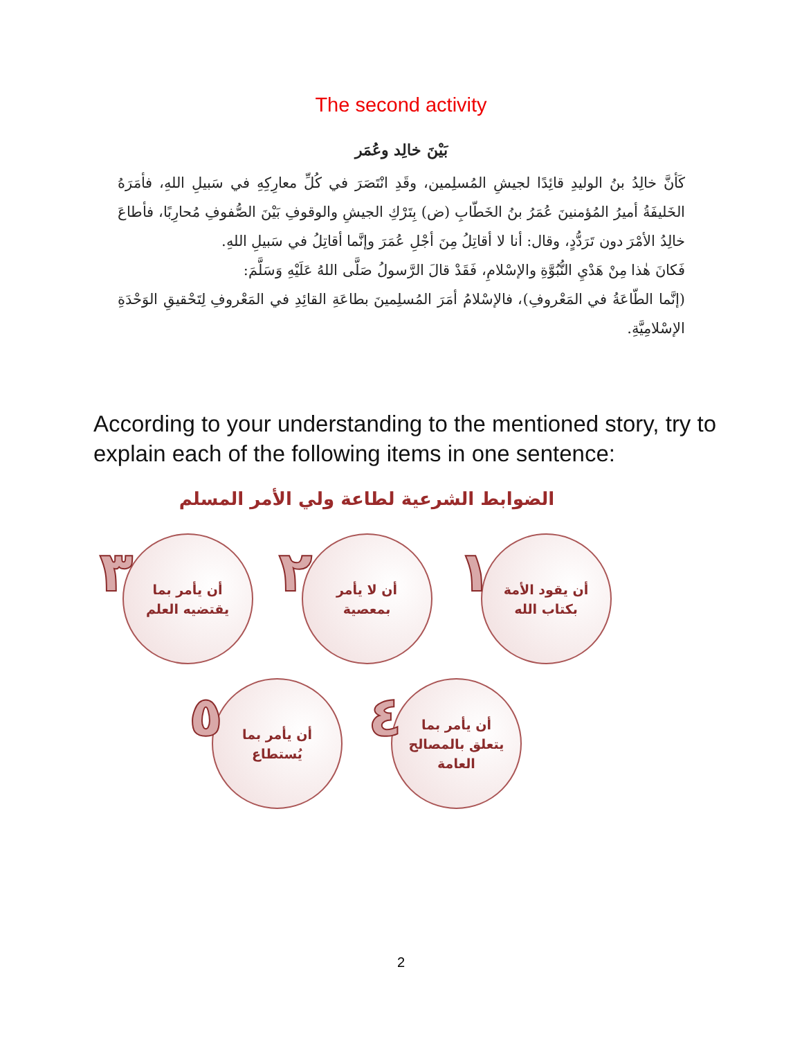The second activity
بَيْنَ خالِد وعُمَر
كَأنَّ خالِدُ بنُ الوليدِ قائِدًا لجيشِ المُسلِمين، وقَدِ انْتَصَرَ في كُلِّ معارِكِهِ في سَبيلِ اللهِ، فأمَرَهُ الخَليفَةُ أميرُ المُؤمنينَ عُمَرُ بنُ الخَطّابِ (ض) بِتَرْكِ الجيشِ والوقوفِ بَيْنَ الصُّفوفِ مُحارِبًا، فأطاعَ خالِدُ الأمْرَ دون تَرَدُّدٍ، وقال: أنا لا أقاتِلُ مِنَ أجْلِ عُمَرَ وإنَّما أقاتِلُ في سَبيلِ اللهِ.
فَكانَ هٰذا مِنْ هَدْيِ النُّبُوَّةِ والإسْلامِ، فَقَدْ قالَ الرَّسولُ صَلَّى اللهُ عَلَيْهِ وَسَلَّمَ:
(إنَّما الطّاعَةُ في المَعْروفِ)، فالإسْلامُ أمَرَ المُسلِمينَ بطاعَةِ القائِدِ في المَعْروفِ لِتَحْقيقِ الوَحْدَةِ الإسْلامِيَّةِ.
According to your understanding to the mentioned story, try to explain each of the following items in one sentence:
الضوابط الشرعية لطاعة ولي الأمر المسلم
١
أن يقود الأمة
بكتاب الله
٢
أن لا يأمر
بمعصية
٣
أن يأمر بما
يقتضيه العلم
٤
أن يأمر بما
يتعلق بالمصالح
العامة
٥
أن يأمر بما
يُستطاع
2